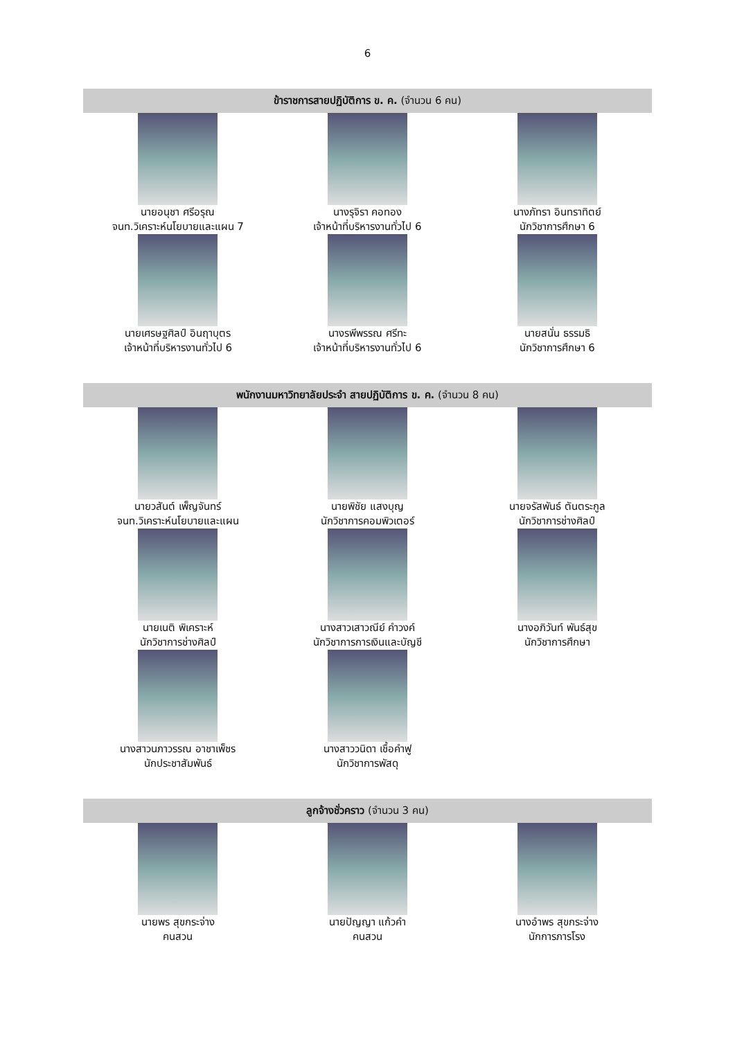6
ข้าราชการสายปฏิบัติการ ข. ค. (จำนวน 6 คน)
นายอนุชา ศรีอรุณ
จนท.วิเคราะห์นโยบายและแผน 7
นางรุจิรา คอทอง
เจ้าหน้าที่บริหารงานทั่วไป 6
นางภัทรา อินทราทิตย์
นักวิชาการศึกษา 6
นายเศรษฐศิลป์ อินฤาบุตร
เจ้าหน้าที่บริหารงานทั่วไป 6
นางรพีพรรณ ศรีทะ
เจ้าหน้าที่บริหารงานทั่วไป 6
นายสนั่น ธรรมธิ
นักวิชาการศึกษา 6
พนักงานมหาวิทยาลัยประจำ สายปฏิบัติการ ข. ค. (จำนวน 8 คน)
นายวสันต์ เพ็ญจันทร์
จนท.วิเคราะห์นโยบายและแผน
นายพิชัย แสงบุญ
นักวิชาการคอมพิวเตอร์
นายจรัสพันธ์ ตันตระกูล
นักวิชาการช่างศิลป์
นายเนติ พิเคราะห์
นักวิชาการช่างศิลป์
นางสาวเสาวณีย์ คำวงค์
นักวิชาการการเงินและบัญชี
นางอภิวันท์ พันธ์สุข
นักวิชาการศึกษา
นางสาวนภาวรรณ อาชาเพ็ชร
นักประชาสัมพันธ์
นางสาววนิดา เชื้อคำฟู
นักวิชาการพัสดุ
ลูกจ้างชั่วคราว (จำนวน 3 คน)
นายพร สุขกระจ่าง
คนสวน
นายปัญญา แก้วคำ
คนสวน
นางอำพร สุขกระจ่าง
นักการภารโรง